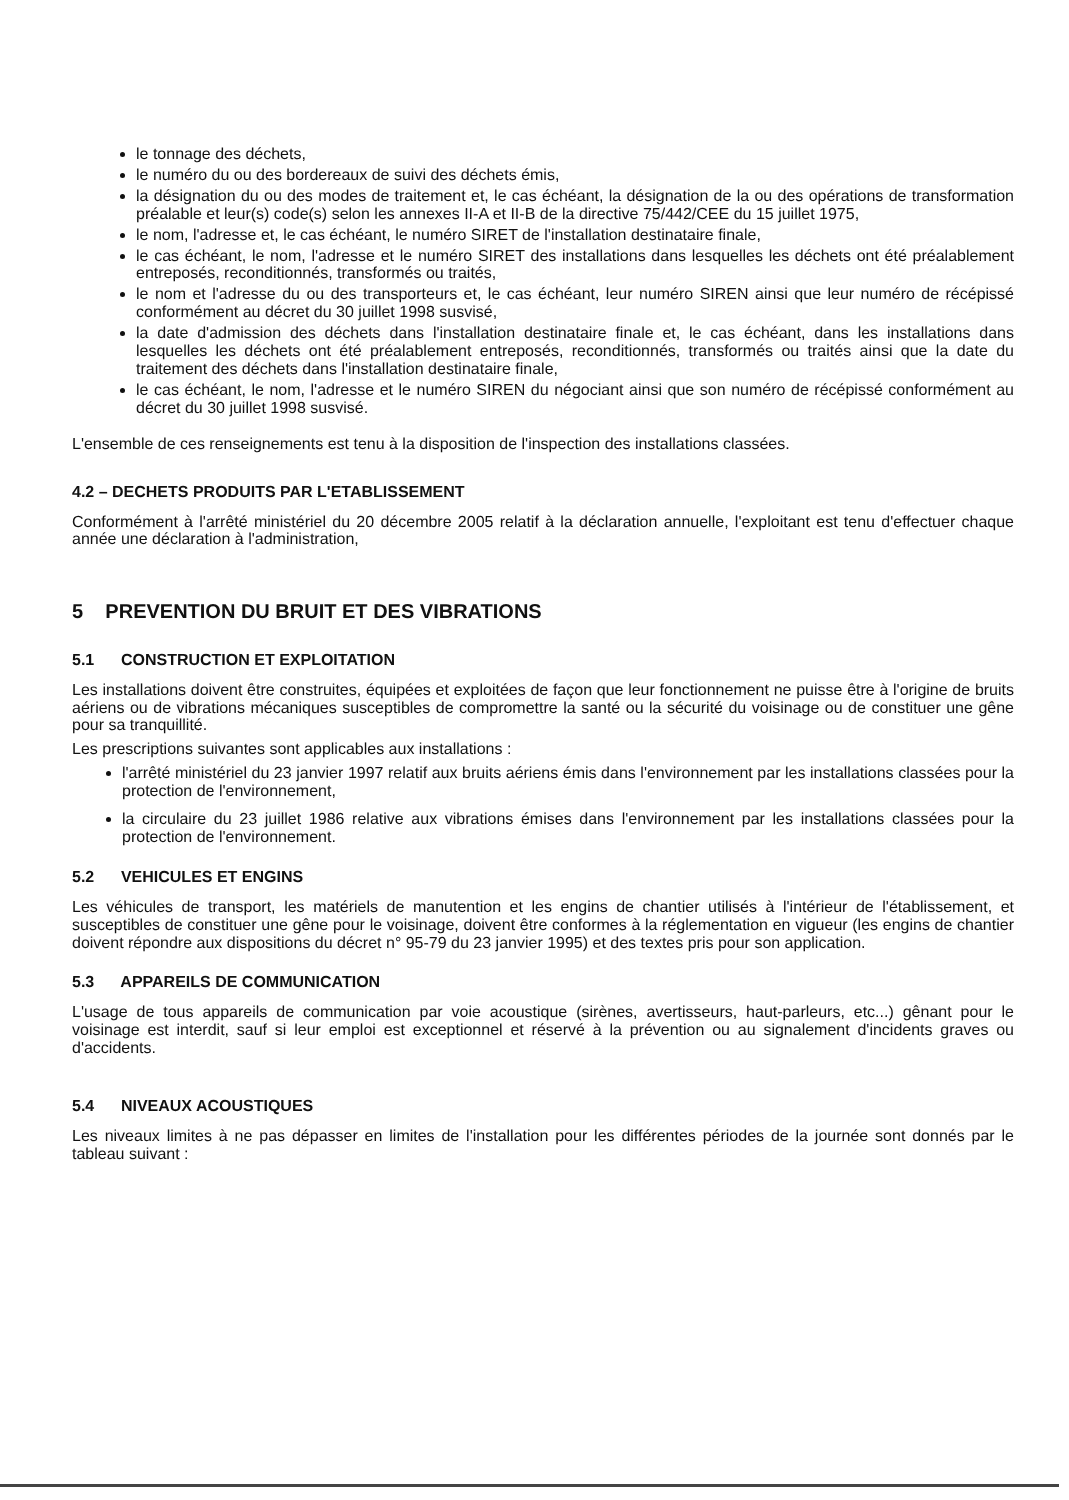le tonnage des déchets,
le numéro du ou des bordereaux de suivi des déchets émis,
la désignation du ou des modes de traitement et, le cas échéant, la désignation de la ou des opérations de transformation préalable et leur(s) code(s) selon les annexes II-A et II-B de la directive 75/442/CEE du 15 juillet 1975,
le nom, l'adresse et, le cas échéant, le numéro SIRET de l'installation destinataire finale,
le cas échéant, le nom, l'adresse et le numéro SIRET des installations dans lesquelles les déchets ont été préalablement entreposés, reconditionnés, transformés ou traités,
le nom et l'adresse du ou des transporteurs et, le cas échéant, leur numéro SIREN ainsi que leur numéro de récépissé conformément au décret du 30 juillet 1998 susvisé,
la date d'admission des déchets dans l'installation destinataire finale et, le cas échéant, dans les installations dans lesquelles les déchets ont été préalablement entreposés, reconditionnés, transformés ou traités ainsi que la date du traitement des déchets dans l'installation destinataire finale,
le cas échéant, le nom, l'adresse et le numéro SIREN du négociant ainsi que son numéro de récépissé conformément au décret du 30 juillet 1998 susvisé.
L'ensemble de ces renseignements est tenu à la disposition de l'inspection des installations classées.
4.2 – DECHETS PRODUITS PAR L'ETABLISSEMENT
Conformément à l'arrêté ministériel du 20 décembre 2005 relatif à la déclaration annuelle, l'exploitant est tenu d'effectuer chaque année une déclaration à l'administration,
5 PREVENTION DU BRUIT ET DES VIBRATIONS
5.1 CONSTRUCTION ET EXPLOITATION
Les installations doivent être construites, équipées et exploitées de façon que leur fonctionnement ne puisse être à l'origine de bruits aériens ou de vibrations mécaniques susceptibles de compromettre la santé ou la sécurité du voisinage ou de constituer une gêne pour sa tranquillité.
Les prescriptions suivantes sont applicables aux installations :
l'arrêté ministériel du 23 janvier 1997 relatif aux bruits aériens émis dans l'environnement par les installations classées pour la protection de l'environnement,
la circulaire du 23 juillet 1986 relative aux vibrations émises dans l'environnement par les installations classées pour la protection de l'environnement.
5.2 VEHICULES ET ENGINS
Les véhicules de transport, les matériels de manutention et les engins de chantier utilisés à l'intérieur de l'établissement, et susceptibles de constituer une gêne pour le voisinage, doivent être conformes à la réglementation en vigueur (les engins de chantier doivent répondre aux dispositions du décret n° 95-79 du 23 janvier 1995) et des textes pris pour son application.
5.3 APPAREILS DE COMMUNICATION
L'usage de tous appareils de communication par voie acoustique (sirènes, avertisseurs, haut-parleurs, etc...) gênant pour le voisinage est interdit, sauf si leur emploi est exceptionnel et réservé à la prévention ou au signalement d'incidents graves ou d'accidents.
5.4 NIVEAUX ACOUSTIQUES
Les niveaux limites à ne pas dépasser en limites de l'installation pour les différentes périodes de la journée sont donnés par le tableau suivant :